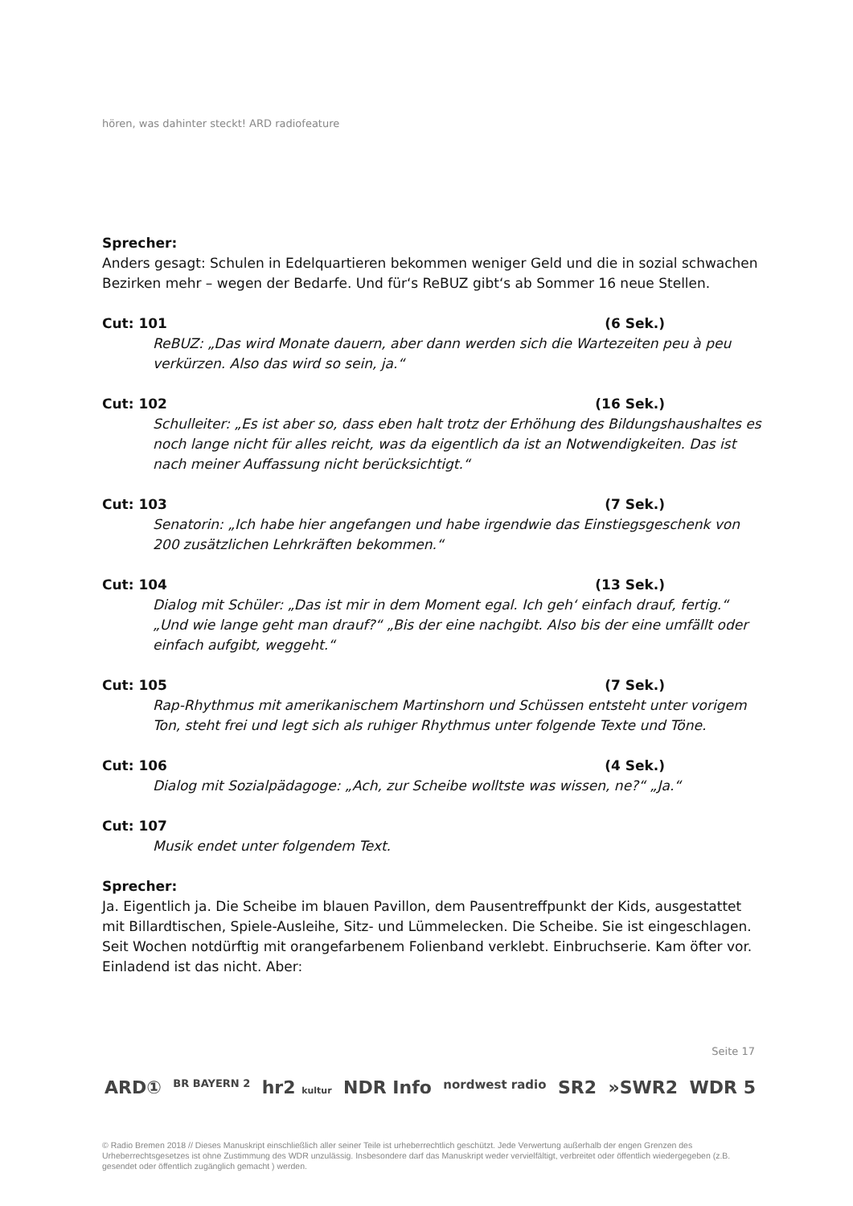hören, was dahinter steckt! ARD radiofeature
Sprecher:
Anders gesagt: Schulen in Edelquartieren bekommen weniger Geld und die in sozial schwachen Bezirken mehr – wegen der Bedarfe. Und für‘s ReBUZ gibt‘s ab Sommer 16 neue Stellen.
Cut: 101 (6 Sek.)
ReBUZ: „Das wird Monate dauern, aber dann werden sich die Wartezeiten peu à peu verkürzen. Also das wird so sein, ja.“
Cut: 102 (16 Sek.)
Schulleiter: „Es ist aber so, dass eben halt trotz der Erhöhung des Bildungshaushaltes es noch lange nicht für alles reicht, was da eigentlich da ist an Notwendigkeiten. Das ist nach meiner Auffassung nicht berücksichtigt.“
Cut: 103 (7 Sek.)
Senatorin: „Ich habe hier angefangen und habe irgendwie das Einstiegsgeschenk von 200 zusätzlichen Lehrkräften bekommen.“
Cut: 104 (13 Sek.)
Dialog mit Schüler: „Das ist mir in dem Moment egal. Ich geh‘ einfach drauf, fertig.“ „Und wie lange geht man drauf?“ „Bis der eine nachgibt. Also bis der eine umfällt oder einfach aufgibt, weggeht.“
Cut: 105 (7 Sek.)
Rap-Rhythmus mit amerikanischem Martinshorn und Schüssen entsteht unter vorigem Ton, steht frei und legt sich als ruhiger Rhythmus unter folgende Texte und Töne.
Cut: 106 (4 Sek.)
Dialog mit Sozialpädagoge: „Ach, zur Scheibe wolltste was wissen, ne?“ „Ja.“
Cut: 107
Musik endet unter folgendem Text.
Sprecher:
Ja. Eigentlich ja. Die Scheibe im blauen Pavillon, dem Pausentreffpunkt der Kids, ausgestattet mit Billardtischen, Spiele-Ausleihe, Sitz- und Lümmelecken. Die Scheibe. Sie ist eingeschlagen. Seit Wochen notdürftig mit orangefarbenem Folienband verklebt. Einbruchserie. Kam öfter vor. Einladend ist das nicht. Aber:
Seite 17
ARD① BR BAYERN 2 hr2 kultur NDR Info nordwest radio SR2 »SWR2 WDR 5
© Radio Bremen 2018 // Dieses Manuskript einschließlich aller seiner Teile ist urheberrechtlich geschützt. Jede Verwertung außerhalb der engen Grenzen des Urheberrechtsgesetzes ist ohne Zustimmung des WDR unzulässig. Insbesondere darf das Manuskript weder vervielfältigt, verbreitet oder öffentlich wiedergegeben (z.B. gesendet oder öffentlich zugänglich gemacht ) werden.